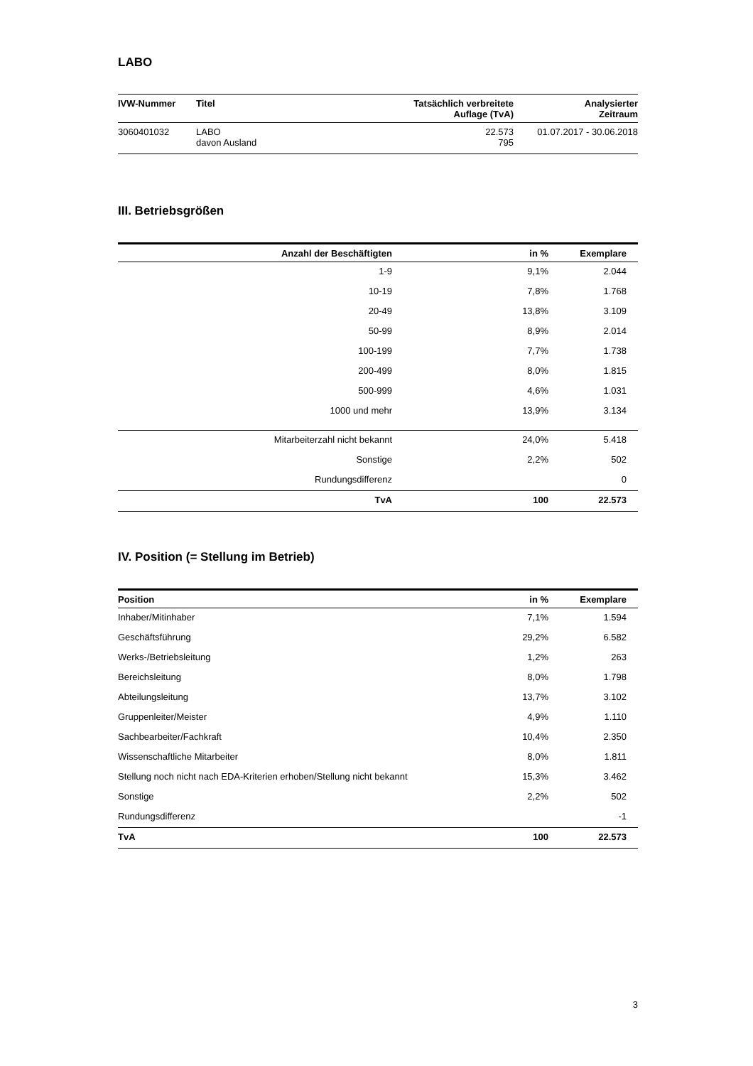LABO
| IVW-Nummer | Titel | Tatsächlich verbreitete Auflage (TvA) | Analysierter Zeitraum |
| --- | --- | --- | --- |
| 3060401032 | LABO davon Ausland | 22.573 795 | 01.07.2017 - 30.06.2018 |
III. Betriebsgrößen
| Anzahl der Beschäftigten | in % | Exemplare |
| --- | --- | --- |
| 1-9 | 9,1% | 2.044 |
| 10-19 | 7,8% | 1.768 |
| 20-49 | 13,8% | 3.109 |
| 50-99 | 8,9% | 2.014 |
| 100-199 | 7,7% | 1.738 |
| 200-499 | 8,0% | 1.815 |
| 500-999 | 4,6% | 1.031 |
| 1000 und mehr | 13,9% | 3.134 |
| Mitarbeiterzahl nicht bekannt | 24,0% | 5.418 |
| Sonstige | 2,2% | 502 |
| Rundungsdifferenz | | 0 |
| TvA | 100 | 22.573 |
IV. Position (= Stellung im Betrieb)
| Position | in % | Exemplare |
| --- | --- | --- |
| Inhaber/Mitinhaber | 7,1% | 1.594 |
| Geschäftsführung | 29,2% | 6.582 |
| Werks-/Betriebsleitung | 1,2% | 263 |
| Bereichsleitung | 8,0% | 1.798 |
| Abteilungsleitung | 13,7% | 3.102 |
| Gruppenleiter/Meister | 4,9% | 1.110 |
| Sachbearbeiter/Fachkraft | 10,4% | 2.350 |
| Wissenschaftliche Mitarbeiter | 8,0% | 1.811 |
| Stellung noch nicht nach EDA-Kriterien erhoben/Stellung nicht bekannt | 15,3% | 3.462 |
| Sonstige | 2,2% | 502 |
| Rundungsdifferenz | | -1 |
| TvA | 100 | 22.573 |
3